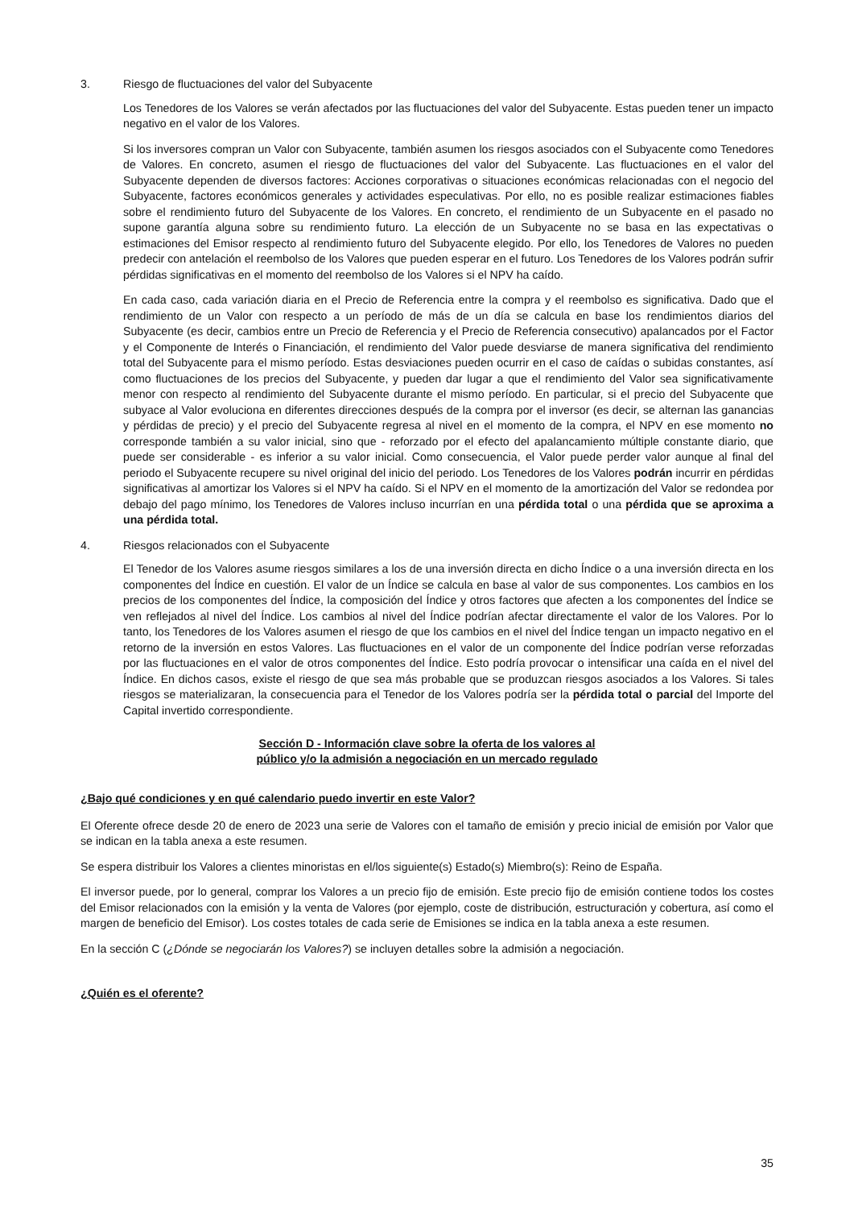3. Riesgo de fluctuaciones del valor del Subyacente
Los Tenedores de los Valores se verán afectados por las fluctuaciones del valor del Subyacente. Estas pueden tener un impacto negativo en el valor de los Valores.
Si los inversores compran un Valor con Subyacente, también asumen los riesgos asociados con el Subyacente como Tenedores de Valores. En concreto, asumen el riesgo de fluctuaciones del valor del Subyacente. Las fluctuaciones en el valor del Subyacente dependen de diversos factores: Acciones corporativas o situaciones económicas relacionadas con el negocio del Subyacente, factores económicos generales y actividades especulativas. Por ello, no es posible realizar estimaciones fiables sobre el rendimiento futuro del Subyacente de los Valores. En concreto, el rendimiento de un Subyacente en el pasado no supone garantía alguna sobre su rendimiento futuro. La elección de un Subyacente no se basa en las expectativas o estimaciones del Emisor respecto al rendimiento futuro del Subyacente elegido. Por ello, los Tenedores de Valores no pueden predecir con antelación el reembolso de los Valores que pueden esperar en el futuro. Los Tenedores de los Valores podrán sufrir pérdidas significativas en el momento del reembolso de los Valores si el NPV ha caído.
En cada caso, cada variación diaria en el Precio de Referencia entre la compra y el reembolso es significativa. Dado que el rendimiento de un Valor con respecto a un período de más de un día se calcula en base los rendimientos diarios del Subyacente (es decir, cambios entre un Precio de Referencia y el Precio de Referencia consecutivo) apalancados por el Factor y el Componente de Interés o Financiación, el rendimiento del Valor puede desviarse de manera significativa del rendimiento total del Subyacente para el mismo período. Estas desviaciones pueden ocurrir en el caso de caídas o subidas constantes, así como fluctuaciones de los precios del Subyacente, y pueden dar lugar a que el rendimiento del Valor sea significativamente menor con respecto al rendimiento del Subyacente durante el mismo período. En particular, si el precio del Subyacente que subyace al Valor evoluciona en diferentes direcciones después de la compra por el inversor (es decir, se alternan las ganancias y pérdidas de precio) y el precio del Subyacente regresa al nivel en el momento de la compra, el NPV en ese momento no corresponde también a su valor inicial, sino que - reforzado por el efecto del apalancamiento múltiple constante diario, que puede ser considerable - es inferior a su valor inicial. Como consecuencia, el Valor puede perder valor aunque al final del periodo el Subyacente recupere su nivel original del inicio del periodo. Los Tenedores de los Valores podrán incurrir en pérdidas significativas al amortizar los Valores si el NPV ha caído. Si el NPV en el momento de la amortización del Valor se redondea por debajo del pago mínimo, los Tenedores de Valores incluso incurrían en una pérdida total o una pérdida que se aproxima a una pérdida total.
4. Riesgos relacionados con el Subyacente
El Tenedor de los Valores asume riesgos similares a los de una inversión directa en dicho Índice o a una inversión directa en los componentes del Índice en cuestión. El valor de un Índice se calcula en base al valor de sus componentes. Los cambios en los precios de los componentes del Índice, la composición del Índice y otros factores que afecten a los componentes del Índice se ven reflejados al nivel del Índice. Los cambios al nivel del Índice podrían afectar directamente el valor de los Valores. Por lo tanto, los Tenedores de los Valores asumen el riesgo de que los cambios en el nivel del Índice tengan un impacto negativo en el retorno de la inversión en estos Valores. Las fluctuaciones en el valor de un componente del Índice podrían verse reforzadas por las fluctuaciones en el valor de otros componentes del Índice. Esto podría provocar o intensificar una caída en el nivel del Índice. En dichos casos, existe el riesgo de que sea más probable que se produzcan riesgos asociados a los Valores. Si tales riesgos se materializaran, la consecuencia para el Tenedor de los Valores podría ser la pérdida total o parcial del Importe del Capital invertido correspondiente.
Sección D - Información clave sobre la oferta de los valores al
público y/o la admisión a negociación en un mercado regulado
¿Bajo qué condiciones y en qué calendario puedo invertir en este Valor?
El Oferente ofrece desde 20 de enero de 2023 una serie de Valores con el tamaño de emisión y precio inicial de emisión por Valor que se indican en la tabla anexa a este resumen.
Se espera distribuir los Valores a clientes minoristas en el/los siguiente(s) Estado(s) Miembro(s): Reino de España.
El inversor puede, por lo general, comprar los Valores a un precio fijo de emisión. Este precio fijo de emisión contiene todos los costes del Emisor relacionados con la emisión y la venta de Valores (por ejemplo, coste de distribución, estructuración y cobertura, así como el margen de beneficio del Emisor). Los costes totales de cada serie de Emisiones se indica en la tabla anexa a este resumen.
En la sección C (¿Dónde se negociarán los Valores?) se incluyen detalles sobre la admisión a negociación.
¿Quién es el oferente?
35